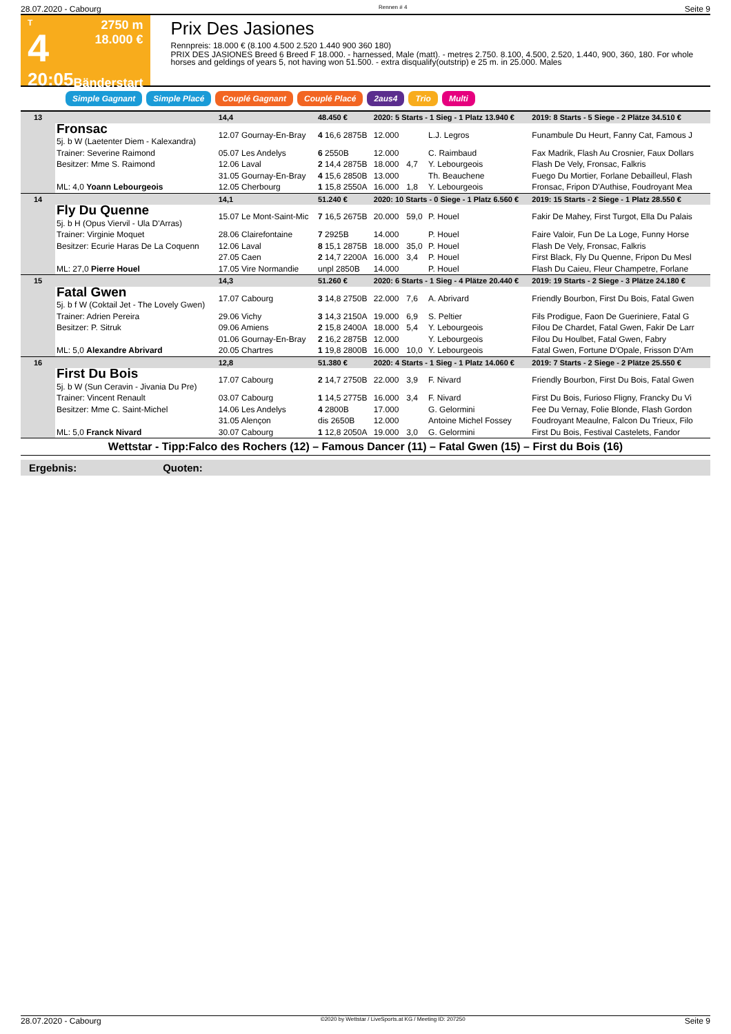28.07.2020 - Cabourg Rennen # 4 Seite 9
T
4
20:05
2750 m
18.000 €
Bänderstart
Prix Des Jasiones
Rennpreis: 18.000 € (8.100 4.500 2.520 1.440 900 360 180)
PRIX DES JASIONES Breed 6 Breed F 18.000. - harnessed, Male (matt). - metres 2.750. 8.100, 4.500, 2.520, 1.440, 900, 360, 180. For whole horses and geldings of years 5, not having won 51.500. - extra disqualify(outstrip) e 25 m. in 25.000. Males
Simple Gagnant Simple Placé Couplé Gagnant Couplé Placé 2aus4 Trio Multi
| 13 | | 14,4 | 48.450 € | 2020: 5 Starts - 1 Sieg - 1 Platz 13.940 € | | | | 2019: 8 Starts - 5 Siege - 2 Plätze 34.510 € | |
| | Fronsac 5j. b W (Laetenter Diem - Kalexandra) | 12.07 Gournay-En-Bray | 4 16,6 2875B | 12.000 | | L.J. Legros | | Funambule Du Heurt, Fanny Cat, Famous J | |
| | Trainer: Severine Raimond | 05.07 Les Andelys | 6 2550B | 12.000 | | C. Raimbaud | | Fax Madrik, Flash Au Crosnier, Faux Dollars | |
| | Besitzer: Mme S. Raimond | 12.06 Laval | 2 14,4 2875B | 18.000 | 4,7 | Y. Lebourgeois | | Flash De Vely, Fronsac, Falkris | |
| | | 31.05 Gournay-En-Bray | 4 15,6 2850B | 13.000 | | Th. Beauchene | | Fuego Du Mortier, Forlane Debailleul, Flash | |
| | ML: 4,0 Yoann Lebourgeois | 12.05 Cherbourg | 1 15,8 2550A | 16.000 | 1,8 | Y. Lebourgeois | | Fronsac, Fripon D'Authise, Foudroyant Mea | |
| 14 | | 14,1 | 51.240 € | 2020: 10 Starts - 0 Siege - 1 Platz 6.560 € | | | | 2019: 15 Starts - 2 Siege - 1 Platz 28.550 € | |
| | Fly Du Quenne 5j. b H (Opus Viervil - Ula D'Arras) | 15.07 Le Mont-Saint-Mic | 7 16,5 2675B | 20.000 | 59,0 | P. Houel | | Fakir De Mahey, First Turgot, Ella Du Palais | |
| | Trainer: Virginie Moquet | 28.06 Clairefontaine | 7 2925B | 14.000 | | P. Houel | | Faire Valoir, Fun De La Loge, Funny Horse | |
| | Besitzer: Ecurie Haras De La Coquenn | 12.06 Laval | 8 15,1 2875B | 18.000 | 35,0 | P. Houel | | Flash De Vely, Fronsac, Falkris | |
| | | 27.05 Caen | 2 14,7 2200A | 16.000 | 3,4 | P. Houel | | First Black, Fly Du Quenne, Fripon Du Mesl | |
| | ML: 27,0 Pierre Houel | 17.05 Vire Normandie | unpl 2850B | 14.000 | | P. Houel | | Flash Du Caieu, Fleur Champetre, Forlane | |
| 15 | | 14,3 | 51.260 € | 2020: 6 Starts - 1 Sieg - 4 Plätze 20.440 € | | | | 2019: 19 Starts - 2 Siege - 3 Plätze 24.180 € | |
| | Fatal Gwen 5j. b f W (Coktail Jet - The Lovely Gwen) | 17.07 Cabourg | 3 14,8 2750B | 22.000 | 7,6 | A. Abrivard | | Friendly Bourbon, First Du Bois, Fatal Gwen | |
| | Trainer: Adrien Pereira | 29.06 Vichy | 3 14,3 2150A | 19.000 | 6,9 | S. Peltier | | Fils Prodigue, Faon De Gueriniere, Fatal G | |
| | Besitzer: P. Sitruk | 09.06 Amiens | 2 15,8 2400A | 18.000 | 5,4 | Y. Lebourgeois | | Filou De Chardet, Fatal Gwen, Fakir De Larr | |
| | | 01.06 Gournay-En-Bray | 2 16,2 2875B | 12.000 | | Y. Lebourgeois | | Filou Du Houlbet, Fatal Gwen, Fabry | |
| | ML: 5,0 Alexandre Abrivard | 20.05 Chartres | 1 19,8 2800B | 16.000 | 10,0 | Y. Lebourgeois | | Fatal Gwen, Fortune D'Opale, Frisson D'Am | |
| 16 | | 12,8 | 51.380 € | 2020: 4 Starts - 1 Sieg - 1 Platz 14.060 € | | | | 2019: 7 Starts - 2 Siege - 2 Plätze 25.550 € | |
| | First Du Bois 5j. b W (Sun Ceravin - Jivania Du Pre) | 17.07 Cabourg | 2 14,7 2750B | 22.000 | 3,9 | F. Nivard | | Friendly Bourbon, First Du Bois, Fatal Gwen | |
| | Trainer: Vincent Renault | 03.07 Cabourg | 1 14,5 2775B | 16.000 | 3,4 | F. Nivard | | First Du Bois, Furioso Fligny, Francky Du Vi | |
| | Besitzer: Mme C. Saint-Michel | 14.06 Les Andelys | 4 2800B | 17.000 | | G. Gelormini | | Fee Du Vernay, Folie Blonde, Flash Gordon | |
| | | 31.05 Alençon | dis 2650B | 12.000 | | Antoine Michel Fossey | | Foudroyant Meaulne, Falcon Du Trieux, Filo | |
| | ML: 5,0 Franck Nivard | 30.07 Cabourg | 1 12,8 2050A | 19.000 | 3,0 | G. Gelormini | | First Du Bois, Festival Castelets, Fandor | |
Wettstar - Tipp:Falco des Rochers (12) – Famous Dancer (11) – Fatal Gwen (15) – First du Bois (16)
Ergebnis: Quoten:
28.07.2020 - Cabourg ©2020 by Wettstar / LiveSports.at KG / Meeting ID: 207250 Seite 9